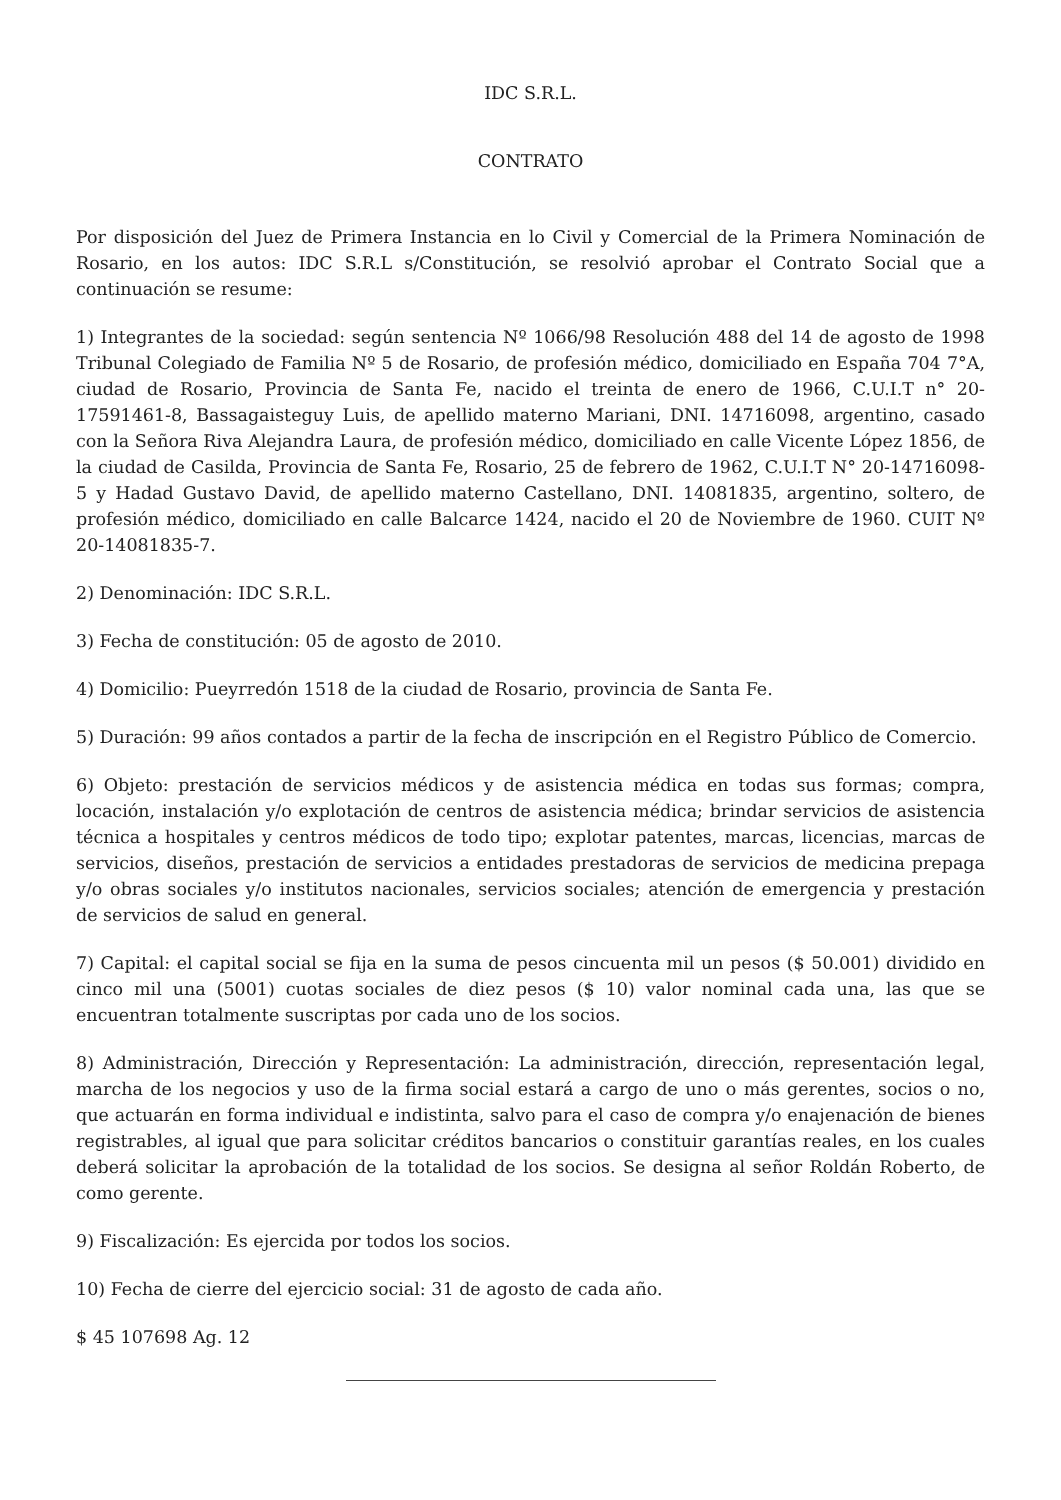IDC S.R.L.
CONTRATO
Por disposición del Juez de Primera Instancia en lo Civil y Comercial de la Primera Nominación de Rosario, en los autos: IDC S.R.L s/Constitución, se resolvió aprobar el Contrato Social que a continuación se resume:
1) Integrantes de la sociedad: según sentencia Nº 1066/98 Resolución 488 del 14 de agosto de 1998 Tribunal Colegiado de Familia Nº 5 de Rosario, de profesión médico, domiciliado en España 704 7°A, ciudad de Rosario, Provincia de Santa Fe, nacido el treinta de enero de 1966, C.U.I.T n° 20-17591461-8, Bassagaisteguy Luis, de apellido materno Mariani, DNI. 14716098, argentino, casado con la Señora Riva Alejandra Laura, de profesión médico, domiciliado en calle Vicente López 1856, de la ciudad de Casilda, Provincia de Santa Fe, Rosario, 25 de febrero de 1962, C.U.I.T N° 20-14716098-5 y Hadad Gustavo David, de apellido materno Castellano, DNI. 14081835, argentino, soltero, de profesión médico, domiciliado en calle Balcarce 1424, nacido el 20 de Noviembre de 1960. CUIT Nº 20-14081835-7.
2) Denominación: IDC S.R.L.
3) Fecha de constitución: 05 de agosto de 2010.
4) Domicilio: Pueyrredón 1518 de la ciudad de Rosario, provincia de Santa Fe.
5) Duración: 99 años contados a partir de la fecha de inscripción en el Registro Público de Comercio.
6) Objeto: prestación de servicios médicos y de asistencia médica en todas sus formas; compra, locación, instalación y/o explotación de centros de asistencia médica; brindar servicios de asistencia técnica a hospitales y centros médicos de todo tipo; explotar patentes, marcas, licencias, marcas de servicios, diseños, prestación de servicios a entidades prestadoras de servicios de medicina prepaga y/o obras sociales y/o institutos nacionales, servicios sociales; atención de emergencia y prestación de servicios de salud en general.
7) Capital: el capital social se fija en la suma de pesos cincuenta mil un pesos ($ 50.001) dividido en cinco mil una (5001) cuotas sociales de diez pesos ($ 10) valor nominal cada una, las que se encuentran totalmente suscriptas por cada uno de los socios.
8) Administración, Dirección y Representación: La administración, dirección, representación legal, marcha de los negocios y uso de la firma social estará a cargo de uno o más gerentes, socios o no, que actuarán en forma individual e indistinta, salvo para el caso de compra y/o enajenación de bienes registrables, al igual que para solicitar créditos bancarios o constituir garantías reales, en los cuales deberá solicitar la aprobación de la totalidad de los socios. Se designa al señor Roldán Roberto, de como gerente.
9) Fiscalización: Es ejercida por todos los socios.
10) Fecha de cierre del ejercicio social: 31 de agosto de cada año.
$ 45 107698 Ag. 12